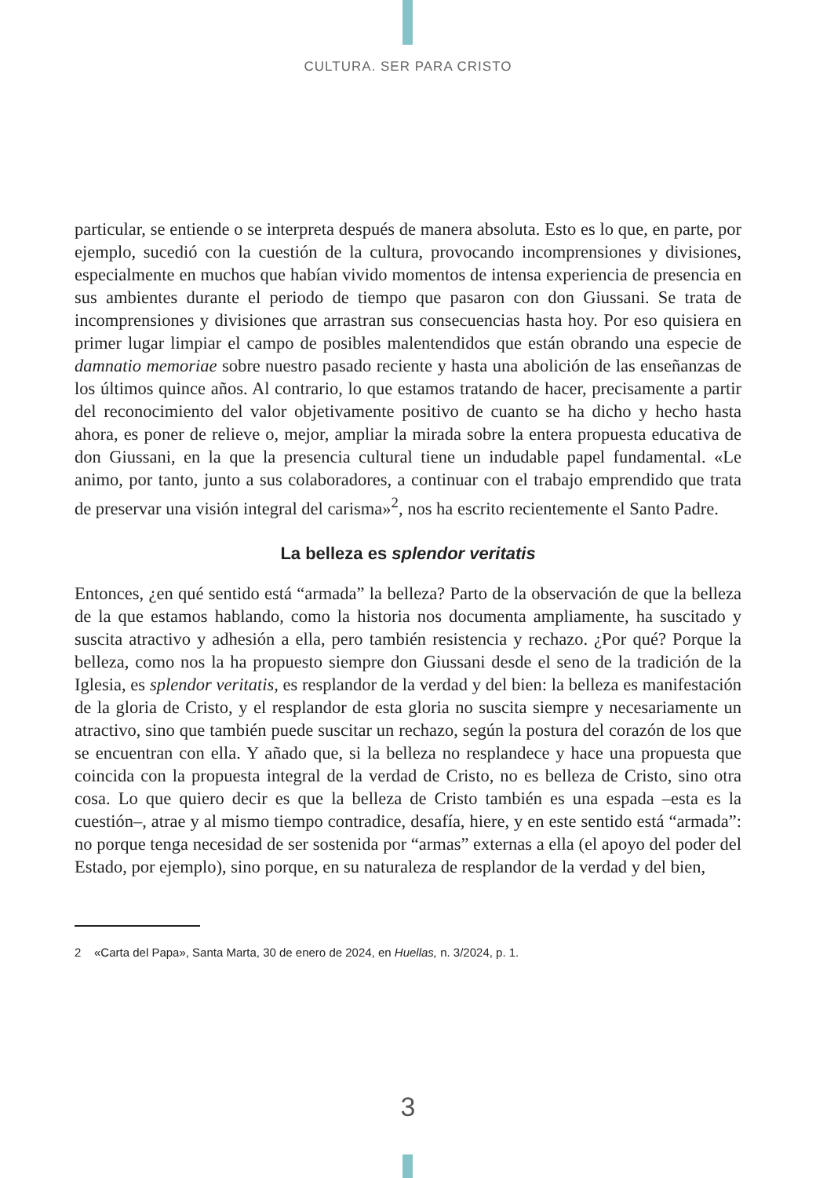CULTURA. SER PARA CRISTO
particular, se entiende o se interpreta después de manera absoluta. Esto es lo que, en parte, por ejemplo, sucedió con la cuestión de la cultura, provocando incomprensiones y divisiones, especialmente en muchos que habían vivido momentos de intensa experiencia de presencia en sus ambientes durante el periodo de tiempo que pasaron con don Giussani. Se trata de incomprensiones y divisiones que arrastran sus consecuencias hasta hoy. Por eso quisiera en primer lugar limpiar el campo de posibles malentendidos que están obrando una especie de damnatio memoriae sobre nuestro pasado reciente y hasta una abolición de las enseñanzas de los últimos quince años. Al contrario, lo que estamos tratando de hacer, precisamente a partir del reconocimiento del valor objetivamente positivo de cuanto se ha dicho y hecho hasta ahora, es poner de relieve o, mejor, ampliar la mirada sobre la entera propuesta educativa de don Giussani, en la que la presencia cultural tiene un indudable papel fundamental. «Le animo, por tanto, junto a sus colaboradores, a continuar con el trabajo emprendido que trata de preservar una visión integral del carisma»<sup>2</sup>, nos ha escrito recientemente el Santo Padre.
La belleza es splendor veritatis
Entonces, ¿en qué sentido está “armada” la belleza? Parto de la observación de que la belleza de la que estamos hablando, como la historia nos documenta ampliamente, ha suscitado y suscita atractivo y adhesión a ella, pero también resistencia y rechazo. ¿Por qué? Porque la belleza, como nos la ha propuesto siempre don Giussani desde el seno de la tradición de la Iglesia, es splendor veritatis, es resplandor de la verdad y del bien: la belleza es manifestación de la gloria de Cristo, y el resplandor de esta gloria no suscita siempre y necesariamente un atractivo, sino que también puede suscitar un rechazo, según la postura del corazón de los que se encuentran con ella. Y añado que, si la belleza no resplandece y hace una propuesta que coincida con la propuesta integral de la verdad de Cristo, no es belleza de Cristo, sino otra cosa. Lo que quiero decir es que la belleza de Cristo también es una espada –esta es la cuestión–, atrae y al mismo tiempo contradice, desafía, hiere, y en este sentido está “armada”: no porque tenga necesidad de ser sostenida por “armas” externas a ella (el apoyo del poder del Estado, por ejemplo), sino porque, en su naturaleza de resplandor de la verdad y del bien,
2 «Carta del Papa», Santa Marta, 30 de enero de 2024, en Huellas, n. 3/2024, p. 1.
3